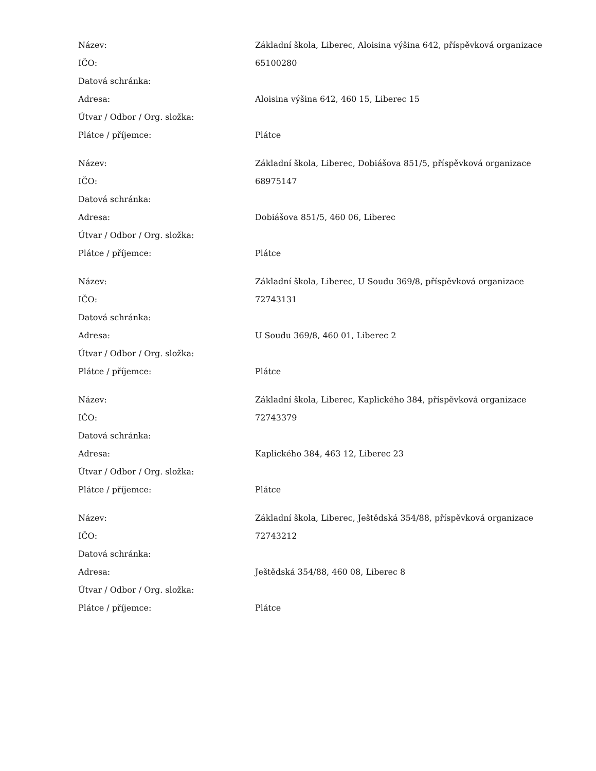| Název: | Základní škola, Liberec, Aloisina výšina 642, příspěvková organizace |
| IČO: | 65100280 |
| Datová schránka: | |
| Adresa: | Aloisina výšina 642, 460 15, Liberec 15 |
| Útvar / Odbor / Org. složka: | |
| Plátce / příjemce: | Plátce |
| Název: | Základní škola, Liberec, Dobiášova 851/5, příspěvková organizace |
| IČO: | 68975147 |
| Datová schránka: | |
| Adresa: | Dobiášova 851/5, 460 06, Liberec |
| Útvar / Odbor / Org. složka: | |
| Plátce / příjemce: | Plátce |
| Název: | Základní škola, Liberec, U Soudu 369/8, příspěvková organizace |
| IČO: | 72743131 |
| Datová schránka: | |
| Adresa: | U Soudu 369/8, 460 01, Liberec 2 |
| Útvar / Odbor / Org. složka: | |
| Plátce / příjemce: | Plátce |
| Název: | Základní škola, Liberec, Kaplického 384, příspěvková organizace |
| IČO: | 72743379 |
| Datová schránka: | |
| Adresa: | Kaplického 384, 463 12, Liberec 23 |
| Útvar / Odbor / Org. složka: | |
| Plátce / příjemce: | Plátce |
| Název: | Základní škola, Liberec, Ještědská 354/88, příspěvková organizace |
| IČO: | 72743212 |
| Datová schránka: | |
| Adresa: | Ještědská 354/88, 460 08, Liberec 8 |
| Útvar / Odbor / Org. složka: | |
| Plátce / příjemce: | Plátce |